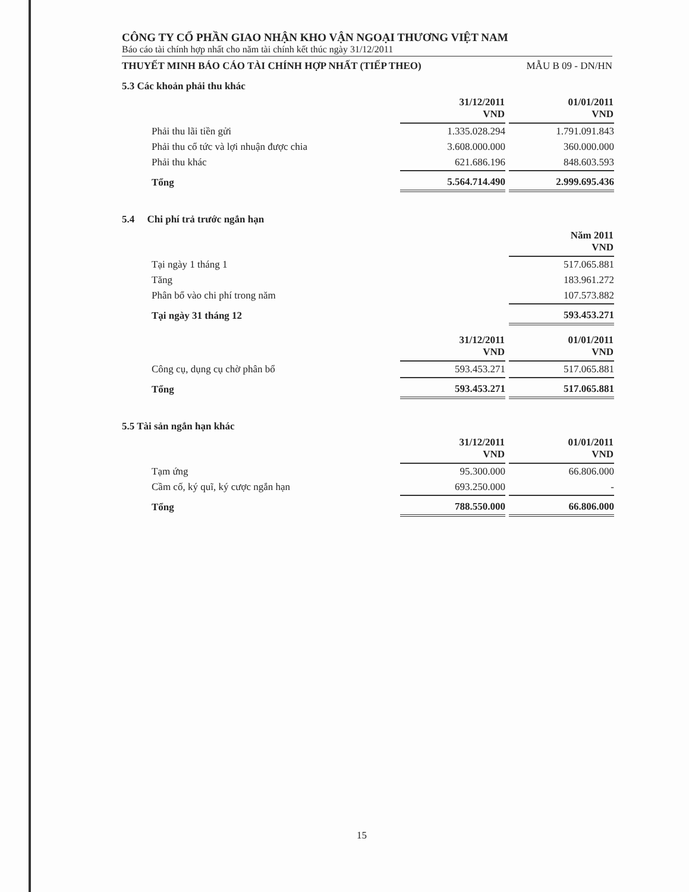CÔNG TY CỔ PHẦN GIAO NHẬN KHO VẬN NGOẠI THƯƠNG VIỆT NAM
Báo cáo tài chính hợp nhất cho năm tài chính kết thúc ngày 31/12/2011
THUYẾT MINH BÁO CÁO TÀI CHÍNH HỢP NHẤT (TIẾP THEO) MẪU B 09 - DN/HN
5.3 Các khoản phải thu khác
| | 31/12/2011 VND | 01/01/2011 VND |
| Phải thu lãi tiền gửi | 1.335.028.294 | 1.791.091.843 |
| Phải thu cổ tức và lợi nhuận được chia | 3.608.000.000 | 360.000.000 |
| Phải thu khác | 621.686.196 | 848.603.593 |
| Tổng | 5.564.714.490 | 2.999.695.436 |
5.4 Chi phí trả trước ngắn hạn
| | | Năm 2011 VND |
| Tại ngày 1 tháng 1 | | 517.065.881 |
| Tăng | | 183.961.272 |
| Phân bổ vào chi phí trong năm | | 107.573.882 |
| Tại ngày 31 tháng 12 | | 593.453.271 |
| | 31/12/2011 VND | 01/01/2011 VND |
| Công cụ, dụng cụ chờ phân bổ | 593.453.271 | 517.065.881 |
| Tổng | 593.453.271 | 517.065.881 |
5.5 Tài sản ngắn hạn khác
| | 31/12/2011 VND | 01/01/2011 VND |
| Tạm ứng | 95.300.000 | 66.806.000 |
| Cầm cố, ký quĩ, ký cược ngắn hạn | 693.250.000 | - |
| Tổng | 788.550.000 | 66.806.000 |
15